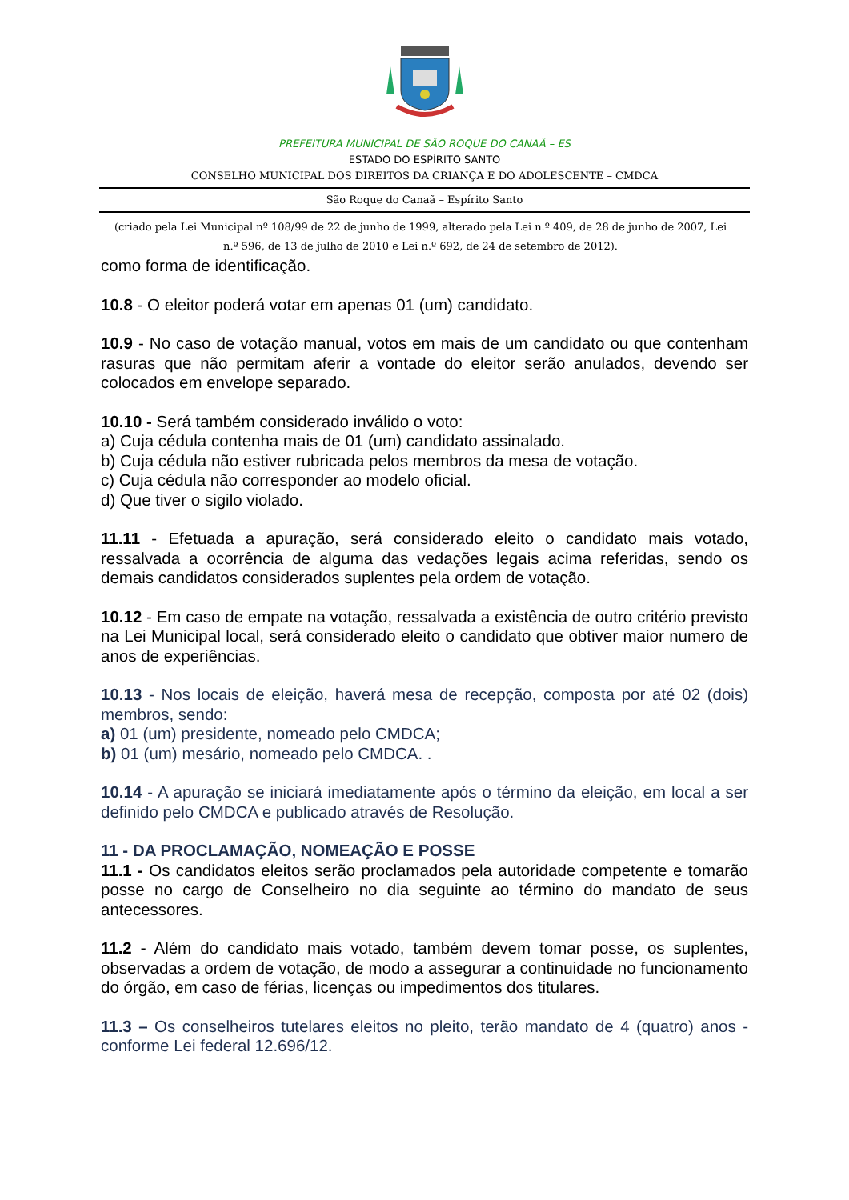PREFEITURA MUNICIPAL DE SÃO ROQUE DO CANAÃ – ES
ESTADO DO ESPÍRITO SANTO
CONSELHO MUNICIPAL DOS DIREITOS DA CRIANÇA E DO ADOLESCENTE – CMDCA
São Roque do Canaã – Espírito Santo
(criado pela Lei Municipal nº 108/99 de 22 de junho de 1999, alterado pela Lei n.º 409, de 28 de junho de 2007, Lei n.º 596, de 13 de julho de 2010 e Lei n.º 692, de 24 de setembro de 2012).
como forma de identificação.
10.8 - O eleitor poderá votar em apenas 01 (um) candidato.
10.9 - No caso de votação manual, votos em mais de um candidato ou que contenham rasuras que não permitam aferir a vontade do eleitor serão anulados, devendo ser colocados em envelope separado.
10.10 - Será também considerado inválido o voto:
a) Cuja cédula contenha mais de 01 (um) candidato assinalado.
b) Cuja cédula não estiver rubricada pelos membros da mesa de votação.
c) Cuja cédula não corresponder ao modelo oficial.
d) Que tiver o sigilo violado.
11.11 - Efetuada a apuração, será considerado eleito o candidato mais votado, ressalvada a ocorrência de alguma das vedações legais acima referidas, sendo os demais candidatos considerados suplentes pela ordem de votação.
10.12 - Em caso de empate na votação, ressalvada a existência de outro critério previsto na Lei Municipal local, será considerado eleito o candidato que obtiver maior numero de anos de experiências.
10.13 - Nos locais de eleição, haverá mesa de recepção, composta por até 02 (dois) membros, sendo:
a) 01 (um) presidente, nomeado pelo CMDCA;
b) 01 (um) mesário, nomeado pelo CMDCA. .
10.14 - A apuração se iniciará imediatamente após o término da eleição, em local a ser definido pelo CMDCA e publicado através de Resolução.
11 - DA PROCLAMAÇÃO, NOMEAÇÃO E POSSE
11.1 - Os candidatos eleitos serão proclamados pela autoridade competente e tomarão posse no cargo de Conselheiro no dia seguinte ao término do mandato de seus antecessores.
11.2 - Além do candidato mais votado, também devem tomar posse, os suplentes, observadas a ordem de votação, de modo a assegurar a continuidade no funcionamento do órgão, em caso de férias, licenças ou impedimentos dos titulares.
11.3 – Os conselheiros tutelares eleitos no pleito, terão mandato de 4 (quatro) anos - conforme Lei federal 12.696/12.